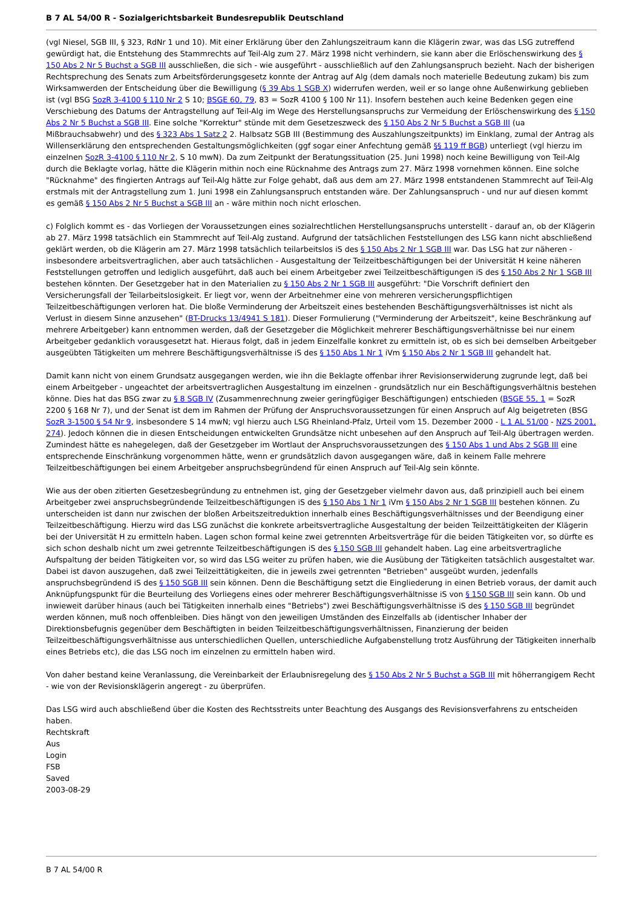B 7 AL 54/00 R - Sozialgerichtsbarkeit Bundesrepublik Deutschland
(vgl Niesel, SGB III, § 323, RdNr 1 und 10). Mit einer Erklärung über den Zahlungszeitraum kann die Klägerin zwar, was das LSG zutreffend gewürdigt hat, die Entstehung des Stammrechts auf Teil-Alg zum 27. März 1998 nicht verhindern, sie kann aber die Erlöschenswirkung des § 150 Abs 2 Nr 5 Buchst a SGB III ausschließen, die sich - wie ausgeführt - ausschließlich auf den Zahlungsanspruch bezieht. Nach der bisherigen Rechtsprechung des Senats zum Arbeitsförderungsgesetz konnte der Antrag auf Alg (dem damals noch materielle Bedeutung zukam) bis zum Wirksamwerden der Entscheidung über die Bewilligung (§ 39 Abs 1 SGB X) widerrufen werden, weil er so lange ohne Außenwirkung geblieben ist (vgl BSG SozR 3-4100 § 110 Nr 2 S 10; BSGE 60, 79, 83 = SozR 4100 § 100 Nr 11). Insofern bestehen auch keine Bedenken gegen eine Verschiebung des Datums der Antragstellung auf Teil-Alg im Wege des Herstellungsanspruchs zur Vermeidung der Erlöschenswirkung des § 150 Abs 2 Nr 5 Buchst a SGB III. Eine solche "Korrektur" stünde mit dem Gesetzeszweck des § 150 Abs 2 Nr 5 Buchst a SGB III (ua Mißbrauchsabwehr) und des § 323 Abs 1 Satz 2 2. Halbsatz SGB III (Bestimmung des Auszahlungszeitpunkts) im Einklang, zumal der Antrag als Willenserklärung den entsprechenden Gestaltungsmöglichkeiten (ggf sogar einer Anfechtung gemäß §§ 119 ff BGB) unterliegt (vgl hierzu im einzelnen SozR 3-4100 § 110 Nr 2, S 10 mwN). Da zum Zeitpunkt der Beratungssituation (25. Juni 1998) noch keine Bewilligung von Teil-Alg durch die Beklagte vorlag, hätte die Klägerin mithin noch eine Rücknahme des Antrags zum 27. März 1998 vornehmen können. Eine solche "Rücknahme" des fingierten Antrags auf Teil-Alg hätte zur Folge gehabt, daß aus dem am 27. März 1998 entstandenen Stammrecht auf Teil-Alg erstmals mit der Antragstellung zum 1. Juni 1998 ein Zahlungsanspruch entstanden wäre. Der Zahlungsanspruch - und nur auf diesen kommt es gemäß § 150 Abs 2 Nr 5 Buchst a SGB III an - wäre mithin noch nicht erloschen.
c) Folglich kommt es - das Vorliegen der Voraussetzungen eines sozialrechtlichen Herstellungsanspruchs unterstellt - darauf an, ob der Klägerin ab 27. März 1998 tatsächlich ein Stammrecht auf Teil-Alg zustand. Aufgrund der tatsächlichen Feststellungen des LSG kann nicht abschließend geklärt werden, ob die Klägerin am 27. März 1998 tatsächlich teilarbeitslos iS des § 150 Abs 2 Nr 1 SGB III war. Das LSG hat zur näheren - insbesondere arbeitsvertraglichen, aber auch tatsächlichen - Ausgestaltung der Teilzeitbeschäftigungen bei der Universität H keine näheren Feststellungen getroffen und lediglich ausgeführt, daß auch bei einem Arbeitgeber zwei Teilzeitbeschäftigungen iS des § 150 Abs 2 Nr 1 SGB III bestehen könnten. Der Gesetzgeber hat in den Materialien zu § 150 Abs 2 Nr 1 SGB III ausgeführt: "Die Vorschrift definiert den Versicherungsfall der Teilarbeitslosigkeit. Er liegt vor, wenn der Arbeitnehmer eine von mehreren versicherungspflichtigen Teilzeitbeschäftigungen verloren hat. Die bloße Verminderung der Arbeitszeit eines bestehenden Beschäftigungsverhältnisses ist nicht als Verlust in diesem Sinne anzusehen" (BT-Drucks 13/4941 S 181). Dieser Formulierung ("Verminderung der Arbeitszeit", keine Beschränkung auf mehrere Arbeitgeber) kann entnommen werden, daß der Gesetzgeber die Möglichkeit mehrerer Beschäftigungsverhältnisse bei nur einem Arbeitgeber gedanklich vorausgesetzt hat. Hieraus folgt, daß in jedem Einzelfalle konkret zu ermitteln ist, ob es sich bei demselben Arbeitgeber ausgeübten Tätigkeiten um mehrere Beschäftigungsverhältnisse iS des § 150 Abs 1 Nr 1 iVm § 150 Abs 2 Nr 1 SGB III gehandelt hat.
Damit kann nicht von einem Grundsatz ausgegangen werden, wie ihn die Beklagte offenbar ihrer Revisionserwiderung zugrunde legt, daß bei einem Arbeitgeber - ungeachtet der arbeitsvertraglichen Ausgestaltung im einzelnen - grundsätzlich nur ein Beschäftigungsverhältnis bestehen könne. Dies hat das BSG zwar zu § 8 SGB IV (Zusammenrechnung zweier geringfügiger Beschäftigungen) entschieden (BSGE 55, 1 = SozR 2200 § 168 Nr 7), und der Senat ist dem im Rahmen der Prüfung der Anspruchsvoraussetzungen für einen Anspruch auf Alg beigetreten (BSG SozR 3-1500 § 54 Nr 9, insbesondere S 14 mwN; vgl hierzu auch LSG Rheinland-Pfalz, Urteil vom 15. Dezember 2000 - L 1 AL 51/00 - NZS 2001, 274). Jedoch können die in diesen Entscheidungen entwickelten Grundsätze nicht unbesehen auf den Anspruch auf Teil-Alg übertragen werden. Zumindest hätte es nahegelegen, daß der Gesetzgeber im Wortlaut der Anspruchsvoraussetzungen des § 150 Abs 1 und Abs 2 SGB III eine entsprechende Einschränkung vorgenommen hätte, wenn er grundsätzlich davon ausgegangen wäre, daß in keinem Falle mehrere Teilzeitbeschäftigungen bei einem Arbeitgeber anspruchsbegründend für einen Anspruch auf Teil-Alg sein könnte.
Wie aus der oben zitierten Gesetzesbegründung zu entnehmen ist, ging der Gesetzgeber vielmehr davon aus, daß prinzipiell auch bei einem Arbeitgeber zwei anspruchsbegründende Teilzeitbeschäftigungen iS des § 150 Abs 1 Nr 1 iVm § 150 Abs 2 Nr 1 SGB III bestehen können. Zu unterscheiden ist dann nur zwischen der bloßen Arbeitszeitreduktion innerhalb eines Beschäftigungsverhältnisses und der Beendigung einer Teilzeitbeschäftigung. Hierzu wird das LSG zunächst die konkrete arbeitsvertragliche Ausgestaltung der beiden Teilzeittätigkeiten der Klägerin bei der Universität H zu ermitteln haben. Lagen schon formal keine zwei getrennten Arbeitsverträge für die beiden Tätigkeiten vor, so dürfte es sich schon deshalb nicht um zwei getrennte Teilzeitbeschäftigungen iS des § 150 SGB III gehandelt haben. Lag eine arbeitsvertragliche Aufspaltung der beiden Tätigkeiten vor, so wird das LSG weiter zu prüfen haben, wie die Ausübung der Tätigkeiten tatsächlich ausgestaltet war. Dabei ist davon auszugehen, daß zwei Teilzeittätigkeiten, die in jeweils zwei getrennten "Betrieben" ausgeübt wurden, jedenfalls anspruchsbegründend iS des § 150 SGB III sein können. Denn die Beschäftigung setzt die Eingliederung in einen Betrieb voraus, der damit auch Anknüpfungspunkt für die Beurteilung des Vorliegens eines oder mehrerer Beschäftigungsverhältnisse iS von § 150 SGB III sein kann. Ob und inwieweit darüber hinaus (auch bei Tätigkeiten innerhalb eines "Betriebs") zwei Beschäftigungsverhältnisse iS des § 150 SGB III begründet werden können, muß noch offenbleiben. Dies hängt von den jeweiligen Umständen des Einzelfalls ab (identischer Inhaber der Direktionsbefugnis gegenüber dem Beschäftigten in beiden Teilzeitbeschäftigungsverhältnissen, Finanzierung der beiden Teilzeitbeschäftigungsverhältnisse aus unterschiedlichen Quellen, unterschiedliche Aufgabenstellung trotz Ausführung der Tätigkeiten innerhalb eines Betriebs etc), die das LSG noch im einzelnen zu ermitteln haben wird.
Von daher bestand keine Veranlassung, die Vereinbarkeit der Erlaubnisregelung des § 150 Abs 2 Nr 5 Buchst a SGB III mit höherrangigem Recht - wie von der Revisionsklägerin angeregt - zu überprüfen.
Das LSG wird auch abschließend über die Kosten des Rechtsstreits unter Beachtung des Ausgangs des Revisionsverfahrens zu entscheiden haben.
Rechtskraft
Aus
Login
FSB
Saved
2003-08-29
B 7 AL 54/00 R